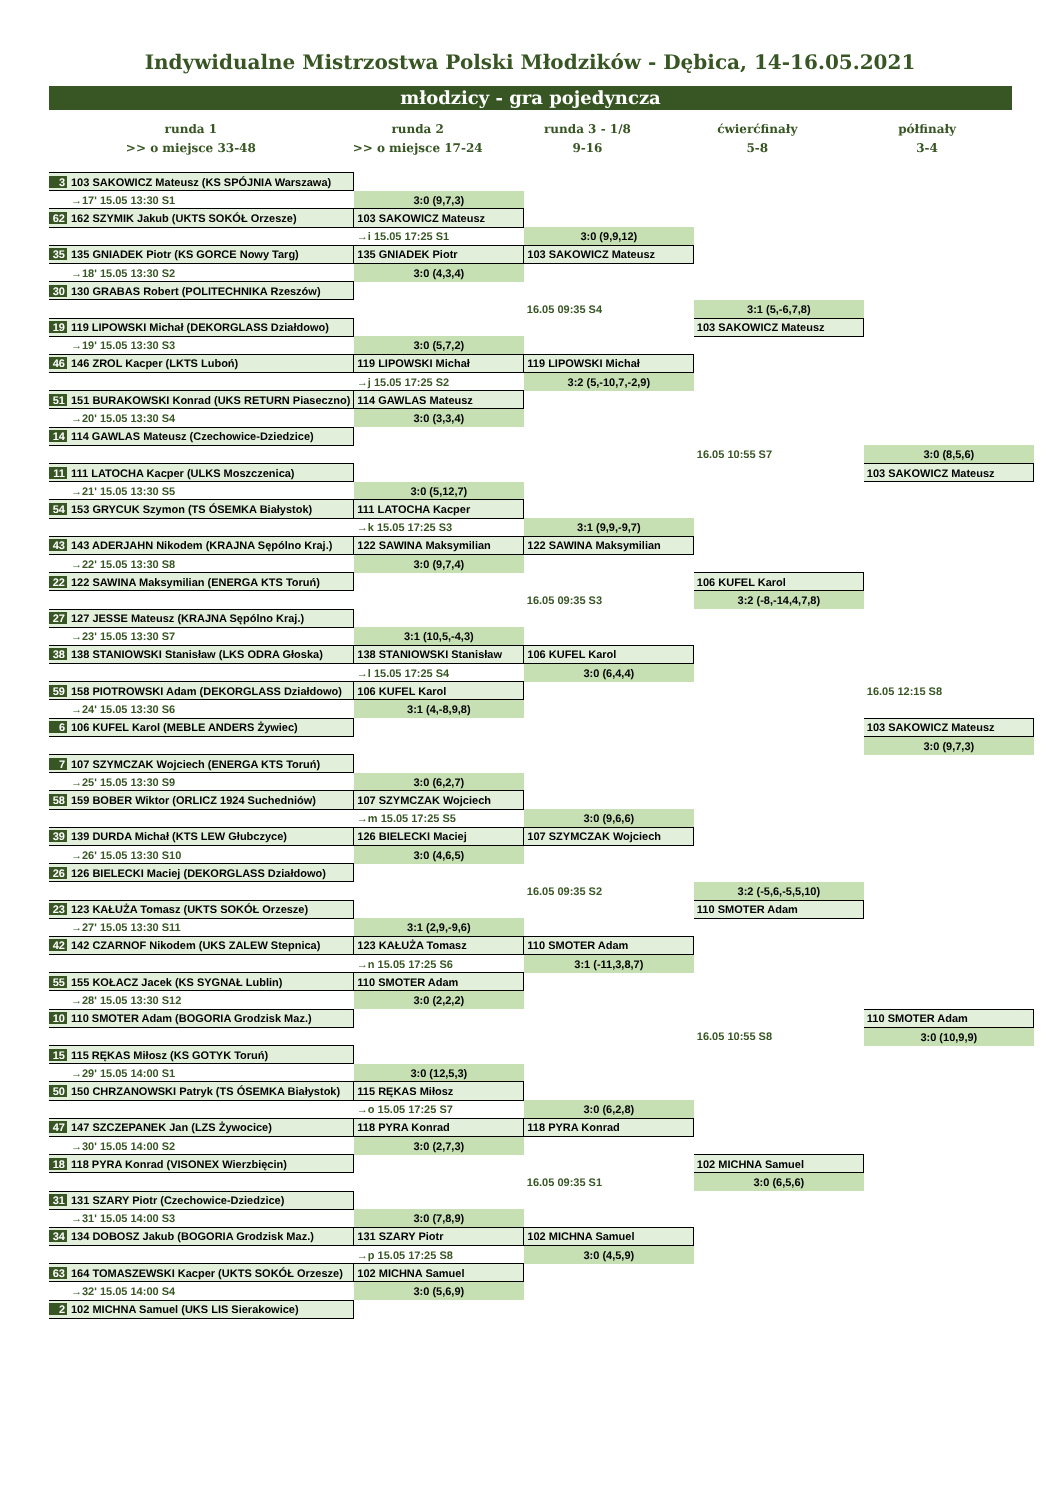Indywidualne Mistrzostwa Polski Młodzików - Dębica, 14-16.05.2021
młodzicy - gra pojedyncza
runda 1
>> o miejsce 33-48
runda 2
>> o miejsce 17-24
runda 3 - 1/8
9-16
ćwierćfinały
5-8
półfinały
3-4
| 3 103 SAKOWICZ Mateusz (KS SPÓJNIA Warszawa) | | | | |
| →17' 15.05 13:30 S1 | 3:0 (9,7,3) | | | |
| 62 162 SZYMIK Jakub (UKTS SOKÓŁ Orzesze) | 103 SAKOWICZ Mateusz | | | |
| | →i 15.05 17:25 S1 | 3:0 (9,9,12) | | |
| 35 135 GNIADEK Piotr (KS GORCE Nowy Targ) | 135 GNIADEK Piotr | 103 SAKOWICZ Mateusz | | |
| →18' 15.05 13:30 S2 | 3:0 (4,3,4) | | | |
| 30 130 GRABAS Robert (POLITECHNIKA Rzeszów) | | | | |
| | | 16.05 09:35 S4 | 3:1 (5,-6,7,8) | |
| 19 119 LIPOWSKI Michał (DEKORGLASS Działdowo) | | | 103 SAKOWICZ Mateusz | |
| →19' 15.05 13:30 S3 | 3:0 (5,7,2) | | | |
| 46 146 ZROL Kacper (LKTS Luboń) | 119 LIPOWSKI Michał | 119 LIPOWSKI Michał | | |
| | →j 15.05 17:25 S2 | 3:2 (5,-10,7,-2,9) | | |
| 51 151 BURAKOWSKI Konrad (UKS RETURN Piaseczno) | 114 GAWLAS Mateusz | | | |
| →20' 15.05 13:30 S4 | 3:0 (3,3,4) | | | |
| 14 114 GAWLAS Mateusz (Czechowice-Dziedzice) | | | | |
| | | | 16.05 10:55 S7 | 3:0 (8,5,6) |
| 11 111 LATOCHA Kacper (ULKS Moszczenica) | | | | 103 SAKOWICZ Mateusz |
| →21' 15.05 13:30 S5 | 3:0 (5,12,7) | | | |
| 54 153 GRYCUK Szymon (TS ÓSEMKA Białystok) | 111 LATOCHA Kacper | | | |
| | →k 15.05 17:25 S3 | 3:1 (9,9,-9,7) | | |
| 43 143 ADERJAHN Nikodem (KRAJNA Sępólno Kraj.) | 122 SAWINA Maksymilian | 122 SAWINA Maksymilian | | |
| →22' 15.05 13:30 S8 | 3:0 (9,7,4) | | | |
| 22 122 SAWINA Maksymilian (ENERGA KTS Toruń) | | | 106 KUFEL Karol | |
| | | 16.05 09:35 S3 | 3:2 (-8,-14,4,7,8) | |
| 27 127 JESSE Mateusz (KRAJNA Sępólno Kraj.) | | | | |
| →23' 15.05 13:30 S7 | 3:1 (10,5,-4,3) | | | |
| 38 138 STANIOWSKI Stanisław (LKS ODRA Głoska) | 138 STANIOWSKI Stanisław | 106 KUFEL Karol | | |
| | →l 15.05 17:25 S4 | 3:0 (6,4,4) | | |
| 59 158 PIOTROWSKI Adam (DEKORGLASS Działdowo) | 106 KUFEL Karol | | | 16.05 12:15 S8 |
| →24' 15.05 13:30 S6 | 3:1 (4,-8,9,8) | | | |
| 6 106 KUFEL Karol (MEBLE ANDERS Żywiec) | | | | 103 SAKOWICZ Mateusz |
| | | | | 3:0 (9,7,3) |
| 7 107 SZYMCZAK Wojciech (ENERGA KTS Toruń) | | | | |
| →25' 15.05 13:30 S9 | 3:0 (6,2,7) | | | |
| 58 159 BOBER Wiktor (ORLICZ 1924 Suchedniów) | 107 SZYMCZAK Wojciech | | | |
| | →m 15.05 17:25 S5 | 3:0 (9,6,6) | | |
| 39 139 DURDA Michał (KTS LEW Głubczyce) | 126 BIELECKI Maciej | 107 SZYMCZAK Wojciech | | |
| →26' 15.05 13:30 S10 | 3:0 (4,6,5) | | | |
| 26 126 BIELECKI Maciej (DEKORGLASS Działdowo) | | | | |
| | | 16.05 09:35 S2 | 3:2 (-5,6,-5,5,10) | |
| 23 123 KAŁUŻA Tomasz (UKTS SOKÓŁ Orzesze) | | | 110 SMOTER Adam | |
| →27' 15.05 13:30 S11 | 3:1 (2,9,-9,6) | | | |
| 42 142 CZARNOF Nikodem (UKS ZALEW Stepnica) | 123 KAŁUŻA Tomasz | 110 SMOTER Adam | | |
| | →n 15.05 17:25 S6 | 3:1 (-11,3,8,7) | | |
| 55 155 KOŁACZ Jacek (KS SYGNAŁ Lublin) | 110 SMOTER Adam | | | |
| →28' 15.05 13:30 S12 | 3:0 (2,2,2) | | | |
| 10 110 SMOTER Adam (BOGORIA Grodzisk Maz.) | | | | 110 SMOTER Adam |
| | | | 16.05 10:55 S8 | 3:0 (10,9,9) |
| 15 115 RĘKAS Miłosz (KS GOTYK Toruń) | | | | |
| →29' 15.05 14:00 S1 | 3:0 (12,5,3) | | | |
| 50 150 CHRZANOWSKI Patryk (TS ÓSEMKA Białystok) | 115 RĘKAS Miłosz | | | |
| | →o 15.05 17:25 S7 | 3:0 (6,2,8) | | |
| 47 147 SZCZEPANEK Jan (LZS Żywocice) | 118 PYRA Konrad | 118 PYRA Konrad | | |
| →30' 15.05 14:00 S2 | 3:0 (2,7,3) | | | |
| 18 118 PYRA Konrad (VISONEX Wierzbięcin) | | | 102 MICHNA Samuel | |
| | | 16.05 09:35 S1 | 3:0 (6,5,6) | |
| 31 131 SZARY Piotr (Czechowice-Dziedzice) | | | | |
| →31' 15.05 14:00 S3 | 3:0 (7,8,9) | | | |
| 34 134 DOBOSZ Jakub (BOGORIA Grodzisk Maz.) | 131 SZARY Piotr | 102 MICHNA Samuel | | |
| | →p 15.05 17:25 S8 | 3:0 (4,5,9) | | |
| 63 164 TOMASZEWSKI Kacper (UKTS SOKÓŁ Orzesze) | 102 MICHNA Samuel | | | |
| →32' 15.05 14:00 S4 | 3:0 (5,6,9) | | | |
| 2 102 MICHNA Samuel (UKS LIS Sierakowice) | | | | |